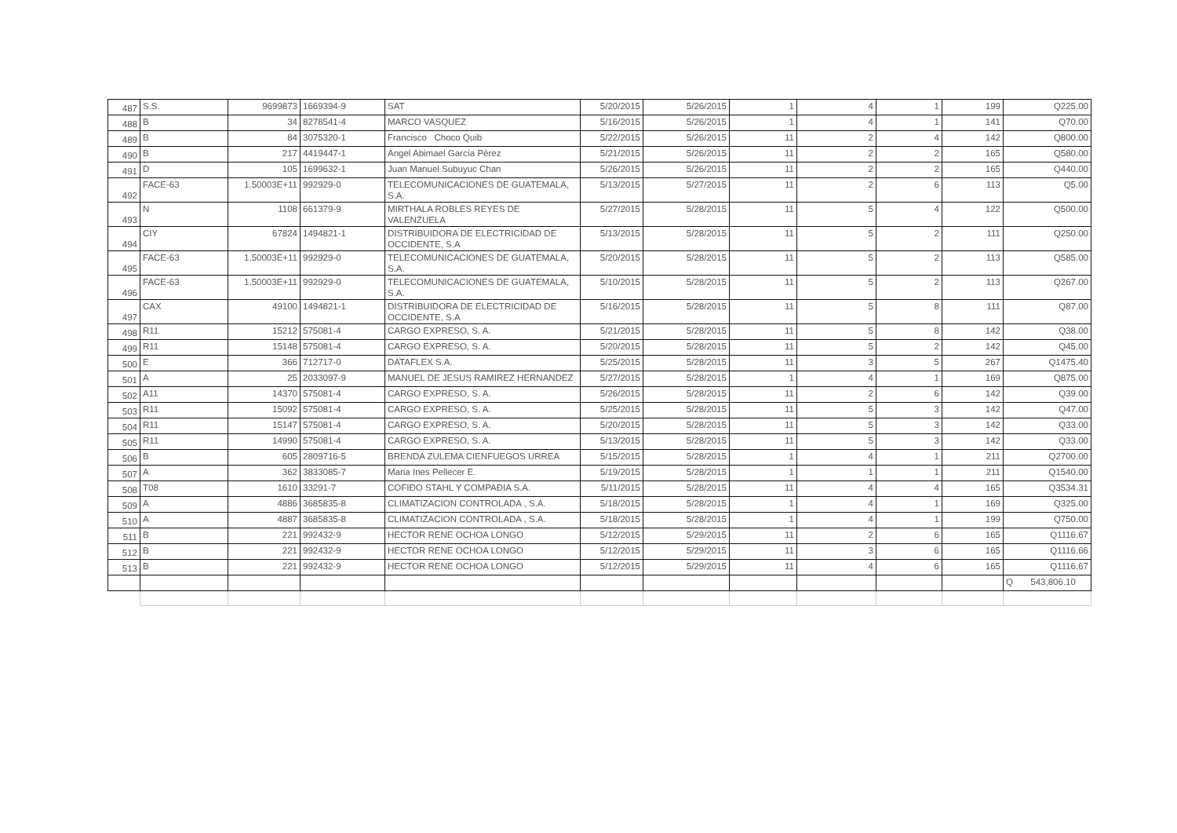| 487 | S.S. | 9699873 | 1669394-9 | SAT | 5/20/2015 | 5/26/2015 | 1 | 4 | 1 | 199 | Q225.00 |
| 488 | B | 34 | 8278541-4 | MARCO VASQUEZ | 5/16/2015 | 5/26/2015 | 1 | 4 | 1 | 141 | Q70.00 |
| 489 | B | 84 | 3075320-1 | Francisco Choco Quib | 5/22/2015 | 5/26/2015 | 11 | 2 | 4 | 142 | Q800.00 |
| 490 | B | 217 | 4419447-1 | Angel Abimael García Pérez | 5/21/2015 | 5/26/2015 | 11 | 2 | 2 | 165 | Q580.00 |
| 491 | D | 105 | 1699632-1 | Juan Manuel Subuyuc Chan | 5/26/2015 | 5/26/2015 | 11 | 2 | 2 | 165 | Q440.00 |
| 492 | FACE-63 | 1.50003E+11 | 992929-0 | TELECOMUNICACIONES DE GUATEMALA, S.A. | 5/13/2015 | 5/27/2015 | 11 | 2 | 6 | 113 | Q5.00 |
| 493 | N | 1108 | 661379-9 | MIRTHALA ROBLES REYES DE VALENZUELA | 5/27/2015 | 5/28/2015 | 11 | 5 | 4 | 122 | Q500.00 |
| 494 | CIY | 67824 | 1494821-1 | DISTRIBUIDORA DE ELECTRICIDAD DE OCCIDENTE, S.A | 5/13/2015 | 5/28/2015 | 11 | 5 | 2 | 111 | Q250.00 |
| 495 | FACE-63 | 1.50003E+11 | 992929-0 | TELECOMUNICACIONES DE GUATEMALA, S.A. | 5/20/2015 | 5/28/2015 | 11 | 5 | 2 | 113 | Q585.00 |
| 496 | FACE-63 | 1.50003E+11 | 992929-0 | TELECOMUNICACIONES DE GUATEMALA, S.A. | 5/10/2015 | 5/28/2015 | 11 | 5 | 2 | 113 | Q267.00 |
| 497 | CAX | 49100 | 1494821-1 | DISTRIBUIDORA DE ELECTRICIDAD DE OCCIDENTE, S.A | 5/16/2015 | 5/28/2015 | 11 | 5 | 8 | 111 | Q87.00 |
| 498 | R11 | 15212 | 575081-4 | CARGO EXPRESO, S. A. | 5/21/2015 | 5/28/2015 | 11 | 5 | 8 | 142 | Q38.00 |
| 499 | R11 | 15148 | 575081-4 | CARGO EXPRESO, S. A. | 5/20/2015 | 5/28/2015 | 11 | 5 | 2 | 142 | Q45.00 |
| 500 | E | 366 | 712717-0 | DATAFLEX S.A. | 5/25/2015 | 5/28/2015 | 11 | 3 | 5 | 267 | Q1475.40 |
| 501 | A | 25 | 2033097-9 | MANUEL DE JESUS RAMIREZ HERNANDEZ | 5/27/2015 | 5/28/2015 | 1 | 4 | 1 | 169 | Q875.00 |
| 502 | A11 | 14370 | 575081-4 | CARGO EXPRESO, S. A. | 5/26/2015 | 5/28/2015 | 11 | 2 | 6 | 142 | Q39.00 |
| 503 | R11 | 15092 | 575081-4 | CARGO EXPRESO, S. A. | 5/25/2015 | 5/28/2015 | 11 | 5 | 3 | 142 | Q47.00 |
| 504 | R11 | 15147 | 575081-4 | CARGO EXPRESO, S. A. | 5/20/2015 | 5/28/2015 | 11 | 5 | 3 | 142 | Q33.00 |
| 505 | R11 | 14990 | 575081-4 | CARGO EXPRESO, S. A. | 5/13/2015 | 5/28/2015 | 11 | 5 | 3 | 142 | Q33.00 |
| 506 | B | 605 | 2809716-5 | BRENDA ZULEMA CIENFUEGOS URREA | 5/15/2015 | 5/28/2015 | 1 | 4 | 1 | 211 | Q2700.00 |
| 507 | A | 362 | 3833085-7 | Maria Ines Pellecer E. | 5/19/2015 | 5/28/2015 | 1 | 1 | 1 | 211 | Q1540.00 |
| 508 | T08 | 1610 | 33291-7 | COFIÐO STAHL Y COMPAÐIA S.A. | 5/11/2015 | 5/28/2015 | 11 | 4 | 4 | 165 | Q3534.31 |
| 509 | A | 4886 | 3685835-8 | CLIMATIZACION CONTROLADA , S.A. | 5/18/2015 | 5/28/2015 | 1 | 4 | 1 | 169 | Q325.00 |
| 510 | A | 4887 | 3685835-8 | CLIMATIZACION CONTROLADA , S.A. | 5/18/2015 | 5/28/2015 | 1 | 4 | 1 | 199 | Q750.00 |
| 511 | B | 221 | 992432-9 | HECTOR RENE OCHOA LONGO | 5/12/2015 | 5/29/2015 | 11 | 2 | 6 | 165 | Q1116.67 |
| 512 | B | 221 | 992432-9 | HECTOR RENE OCHOA LONGO | 5/12/2015 | 5/29/2015 | 11 | 3 | 6 | 165 | Q1116.66 |
| 513 | B | 221 | 992432-9 | HECTOR RENE OCHOA LONGO | 5/12/2015 | 5/29/2015 | 11 | 4 | 6 | 165 | Q1116.67 |
| | | | | | | | | | | | Q 543,806.10 |